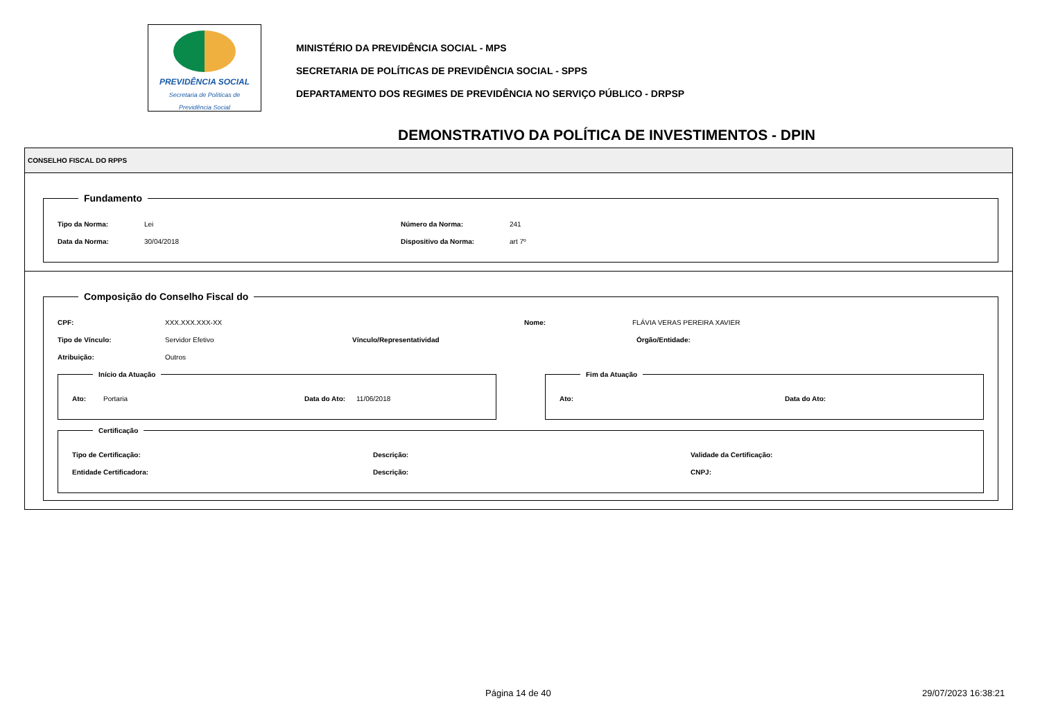PREVIDÊNCIA SOCIAL
Secretaria de Políticas de
Previdência Social
MINISTÉRIO DA PREVIDÊNCIA SOCIAL - MPS
SECRETARIA DE POLÍTICAS DE PREVIDÊNCIA SOCIAL - SPPS
DEPARTAMENTO DOS REGIMES DE PREVIDÊNCIA NO SERVIÇO PÚBLICO - DRPSP
DEMONSTRATIVO DA POLÍTICA DE INVESTIMENTOS - DPIN
CONSELHO FISCAL DO RPPS
Fundamento
Tipo da Norma: Lei Número da Norma: 241
Data da Norma: 30/04/2018 Dispositivo da Norma: art 7º
Composição do Conselho Fiscal do
CPF: XXX.XXX.XXX-XX Nome: FLÁVIA VERAS PEREIRA XAVIER
Tipo de Vínculo: Servidor Efetivo Vínculo/Representatividad Órgão/Entidade:
Atribuição: Outros
Início da Atuação
Ato: Portaria Data do Ato: 11/06/2018
Fim da Atuação
Ato: Data do Ato:
Certificação
Tipo de Certificação: Descrição: Validade da Certificação:
Entidade Certificadora: Descrição: CNPJ:
Página 14 de 40 29/07/2023 16:38:21